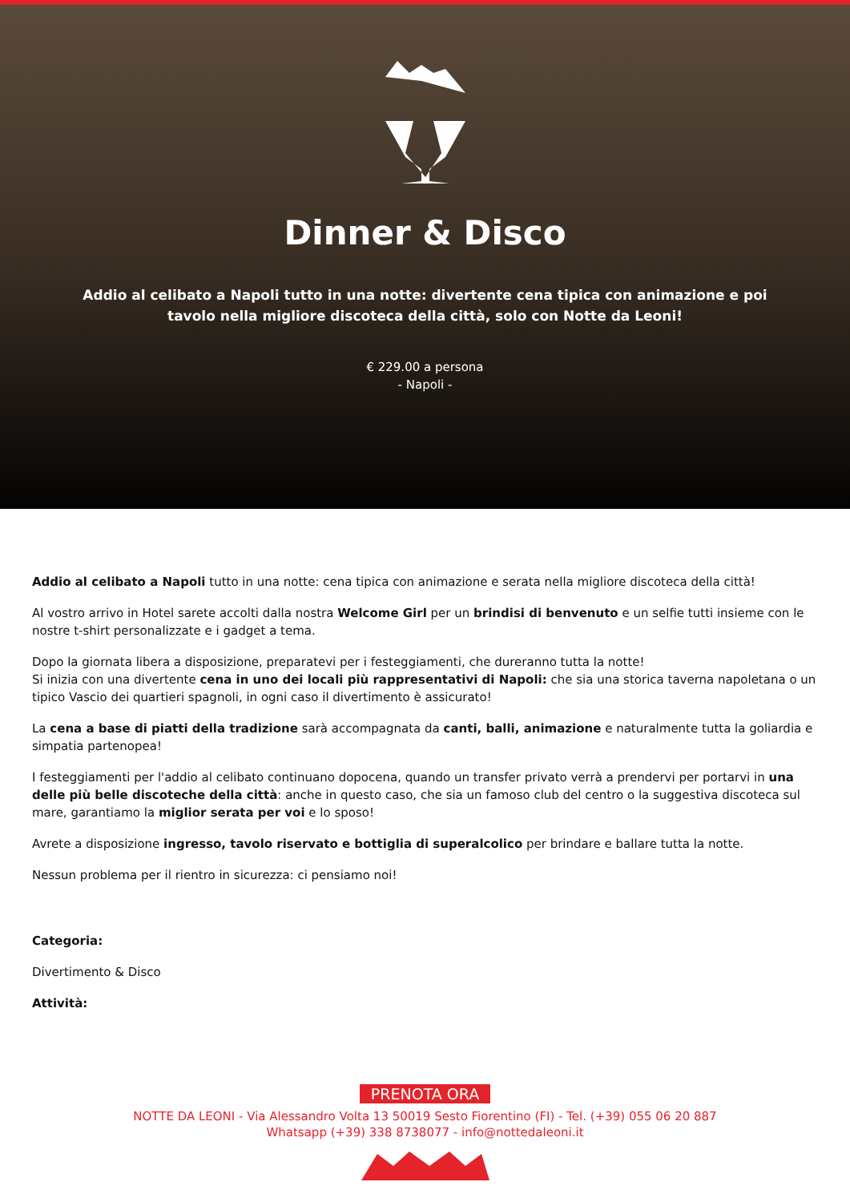Dinner & Disco
Addio al celibato a Napoli tutto in una notte: divertente cena tipica con animazione e poi tavolo nella migliore discoteca della città, solo con Notte da Leoni!
€ 229.00 a persona
- Napoli -
Addio al celibato a Napoli tutto in una notte: cena tipica con animazione e serata nella migliore discoteca della città!
Al vostro arrivo in Hotel sarete accolti dalla nostra Welcome Girl per un brindisi di benvenuto e un selfie tutti insieme con le nostre t-shirt personalizzate e i gadget a tema.
Dopo la giornata libera a disposizione, preparatevi per i festeggiamenti, che dureranno tutta la notte!
Si inizia con una divertente cena in uno dei locali più rappresentativi di Napoli: che sia una storica taverna napoletana o un tipico Vascio dei quartieri spagnoli, in ogni caso il divertimento è assicurato!
La cena a base di piatti della tradizione sarà accompagnata da canti, balli, animazione e naturalmente tutta la goliardia e simpatia partenopea!
I festeggiamenti per l'addio al celibato continuano dopocena, quando un transfer privato verrà a prendervi per portarvi in una delle più belle discoteche della città: anche in questo caso, che sia un famoso club del centro o la suggestiva discoteca sul mare, garantiamo la miglior serata per voi e lo sposo!
Avrete a disposizione ingresso, tavolo riservato e bottiglia di superalcolico per brindare e ballare tutta la notte.
Nessun problema per il rientro in sicurezza: ci pensiamo noi!
Categoria:
Divertimento & Disco
Attività:
PRENOTA ORA
NOTTE DA LEONI - Via Alessandro Volta 13 50019 Sesto Fiorentino (FI) - Tel. (+39) 055 06 20 887
Whatsapp (+39) 338 8738077 - info@nottedaleoni.it